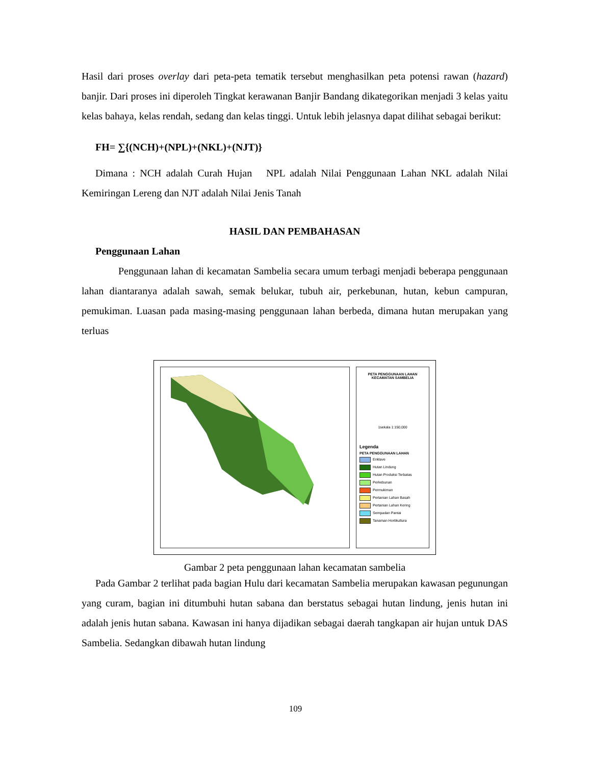Hasil dari proses overlay dari peta-peta tematik tersebut menghasilkan peta potensi rawan (hazard) banjir. Dari proses ini diperoleh Tingkat kerawanan Banjir Bandang dikategorikan menjadi 3 kelas yaitu kelas bahaya, kelas rendah, sedang dan kelas tinggi. Untuk lebih jelasnya dapat dilihat sebagai berikut:
FH= ∑{(NCH)+(NPL)+(NKL)+(NJT)}
Dimana : NCH adalah Curah Hujan NPL adalah Nilai Penggunaan Lahan NKL adalah Nilai Kemiringan Lereng dan NJT adalah Nilai Jenis Tanah
HASIL DAN PEMBAHASAN
Penggunaan Lahan
Penggunaan lahan di kecamatan Sambelia secara umum terbagi menjadi beberapa penggunaan lahan diantaranya adalah sawah, semak belukar, tubuh air, perkebunan, hutan, kebun campuran, pemukiman. Luasan pada masing-masing penggunaan lahan berbeda, dimana hutan merupakan yang terluas
PETA PENGGUNAAN LAHAN
KECAMATAN SAMBELIA
1sekala 1:150,000
Legenda
PETA PENGGUNAAN LAHAN
Enklave
Hutan Lindung
Hutan Produksi Terbatas
Perkebunan
Permukiman
Pertanian Lahan Basah
Pertanian Lahan Kering
Sempadan Pantai
Tanaman Hortikultura
Gambar 2 peta penggunaan lahan kecamatan sambelia
Pada Gambar 2 terlihat pada bagian Hulu dari kecamatan Sambelia merupakan kawasan pegunungan yang curam, bagian ini ditumbuhi hutan sabana dan berstatus sebagai hutan lindung, jenis hutan ini adalah jenis hutan sabana. Kawasan ini hanya dijadikan sebagai daerah tangkapan air hujan untuk DAS Sambelia. Sedangkan dibawah hutan lindung
109